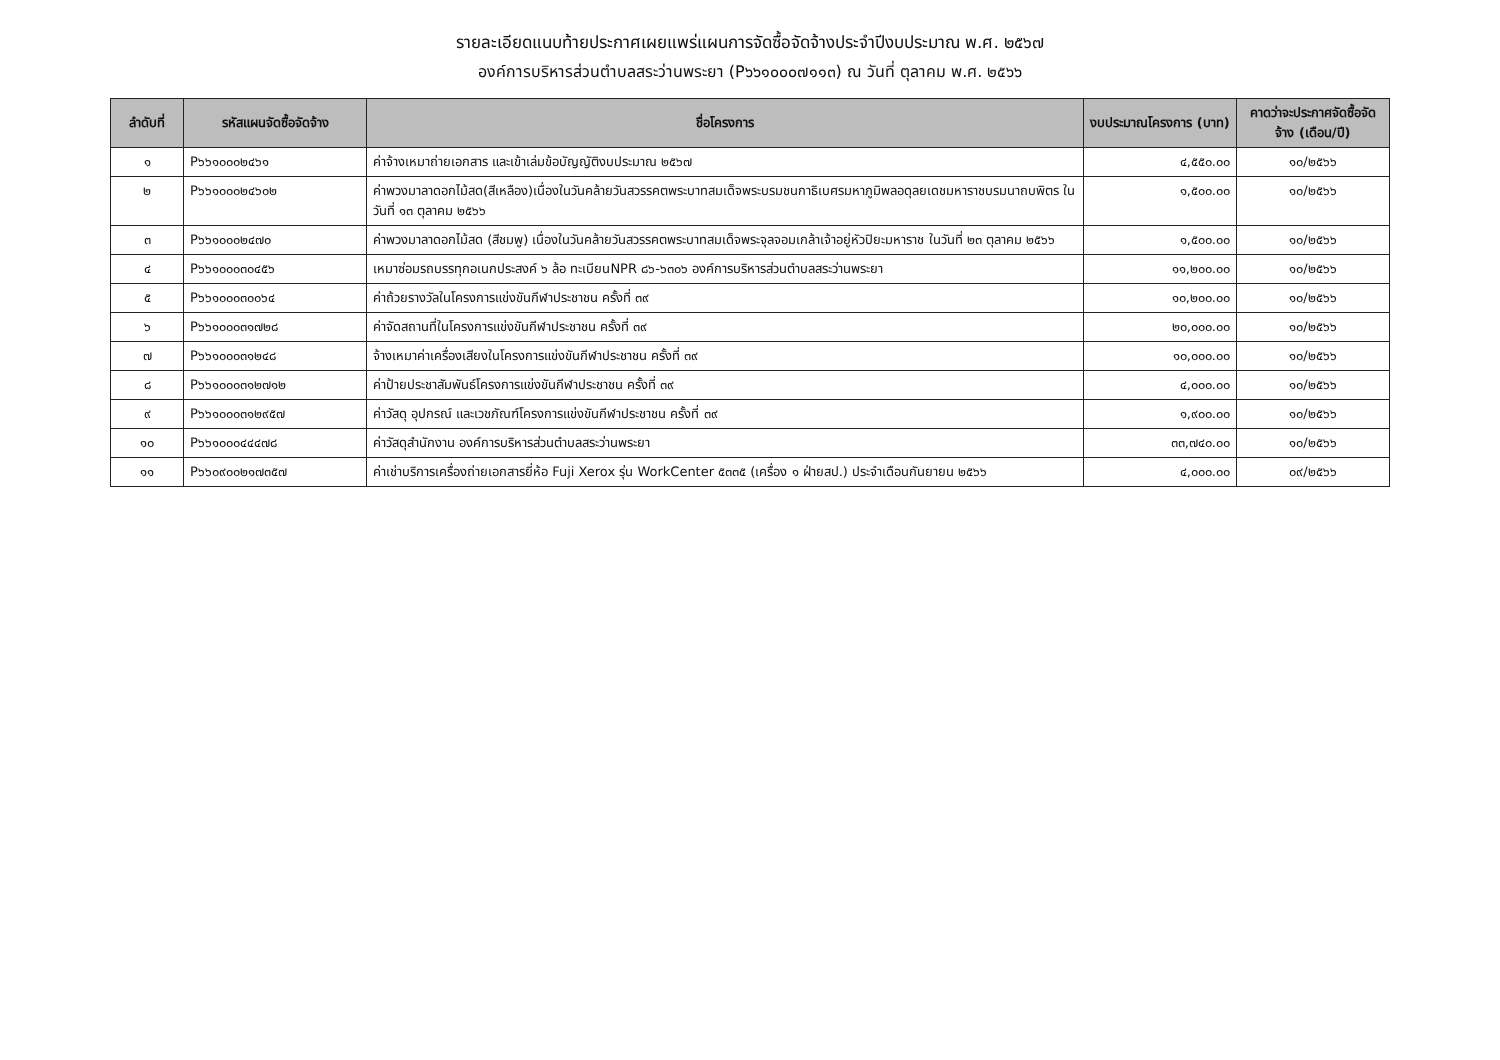รายละเอียดแนบท้ายประกาศเผยแพร่แผนการจัดซื้อจัดจ้างประจำปีงบประมาณ พ.ศ. ๒๕๖๗
องค์การบริหารส่วนตำบลสระว่านพระยา (P๖๖๑๐๐๐๗๑๑๓) ณ วันที่ ตุลาคม พ.ศ. ๒๕๖๖
| ลำดับที่ | รหัสแผนจัดซื้อจัดจ้าง | ชื่อโครงการ | งบประมาณโครงการ (บาท) | คาดว่าจะประกาศจัดซื้อจัดจ้าง (เดือน/ปี) |
| --- | --- | --- | --- | --- |
| ๑ | P๖๖๑๐๐๐๒๔๖๑ | ค่าจ้างเหมาถ่ายเอกสาร และเข้าเล่มข้อบัญญัติงบประมาณ ๒๕๖๗ | ๔,๕๕๐.๐๐ | ๑๐/๒๕๖๖ |
| ๒ | P๖๖๑๐๐๐๒๔๖๐๒ | ค่าพวงมาลาดอกไม้สด(สีเหลือง)เนื่องในวันคล้ายวันสวรรคตพระบาทสมเด็จพระบรมชนกาธิเบศรมหาภูมิพลอดุลยเดชมหาราชบรมนาถบพิตร ในวันที่ ๑๓ ตุลาคม ๒๕๖๖ | ๑,๕๐๐.๐๐ | ๑๐/๒๕๖๖ |
| ๓ | P๖๖๑๐๐๐๒๔๗๐ | ค่าพวงมาลาดอกไม้สด (สีชมพู) เนื่องในวันคล้ายวันสวรรคตพระบาทสมเด็จพระจุลจอมเกล้าเจ้าอยู่หัวปิยะมหาราช ในวันที่ ๒๓ ตุลาคม ๒๕๖๖ | ๑,๕๐๐.๐๐ | ๑๐/๒๕๖๖ |
| ๔ | P๖๖๑๐๐๐๓๐๔๕๖ | เหมาซ่อมรถบรรทุกอเนกประสงค์ ๖ ล้อ ทะเบียนNPR ๘๖-๖๓๐๖ องค์การบริหารส่วนตำบลสระว่านพระยา | ๑๑,๒๐๐.๐๐ | ๑๐/๒๕๖๖ |
| ๕ | P๖๖๑๐๐๐๓๐๐๖๔ | ค่าถ้วยรางวัลในโครงการแข่งขันกีฬาประชาชน ครั้งที่ ๓๙ | ๑๐,๒๐๐.๐๐ | ๑๐/๒๕๖๖ |
| ๖ | P๖๖๑๐๐๐๓๑๗๒๘ | ค่าจัดสถานที่ในโครงการแข่งขันกีฬาประชาชน ครั้งที่ ๓๙ | ๒๐,๐๐๐.๐๐ | ๑๐/๒๕๖๖ |
| ๗ | P๖๖๑๐๐๐๓๑๒๔๘ | จ้างเหมาค่าเครื่องเสียงในโครงการแข่งขันกีฬาประชาชน ครั้งที่ ๓๙ | ๑๐,๐๐๐.๐๐ | ๑๐/๒๕๖๖ |
| ๘ | P๖๖๑๐๐๐๓๑๒๗๑๒ | ค่าป้ายประชาสัมพันธ์โครงการแข่งขันกีฬาประชาชน ครั้งที่ ๓๙ | ๔,๐๐๐.๐๐ | ๑๐/๒๕๖๖ |
| ๙ | P๖๖๑๐๐๐๓๑๒๙๕๗ | ค่าวัสดุ อุปกรณ์ และเวชภัณฑ์โครงการแข่งขันกีฬาประชาชน ครั้งที่ ๓๙ | ๑,๙๐๐.๐๐ | ๑๐/๒๕๖๖ |
| ๑๐ | P๖๖๑๐๐๐๔๔๔๗๘ | ค่าวัสดุสำนักงาน องค์การบริหารส่วนตำบลสระว่านพระยา | ๓๓,๗๔๐.๐๐ | ๑๐/๒๕๖๖ |
| ๑๑ | P๖๖๐๙๐๐๒๑๗๓๕๗ | ค่าเช่าบริการเครื่องถ่ายเอกสารยี่ห้อ Fuji Xerox รุ่น WorkCenter ๕๓๓๕ (เครื่อง ๑ ฝ่ายสป.) ประจำเดือนกันยายน ๒๕๖๖ | ๔,๐๐๐.๐๐ | ๐๙/๒๕๖๖ |